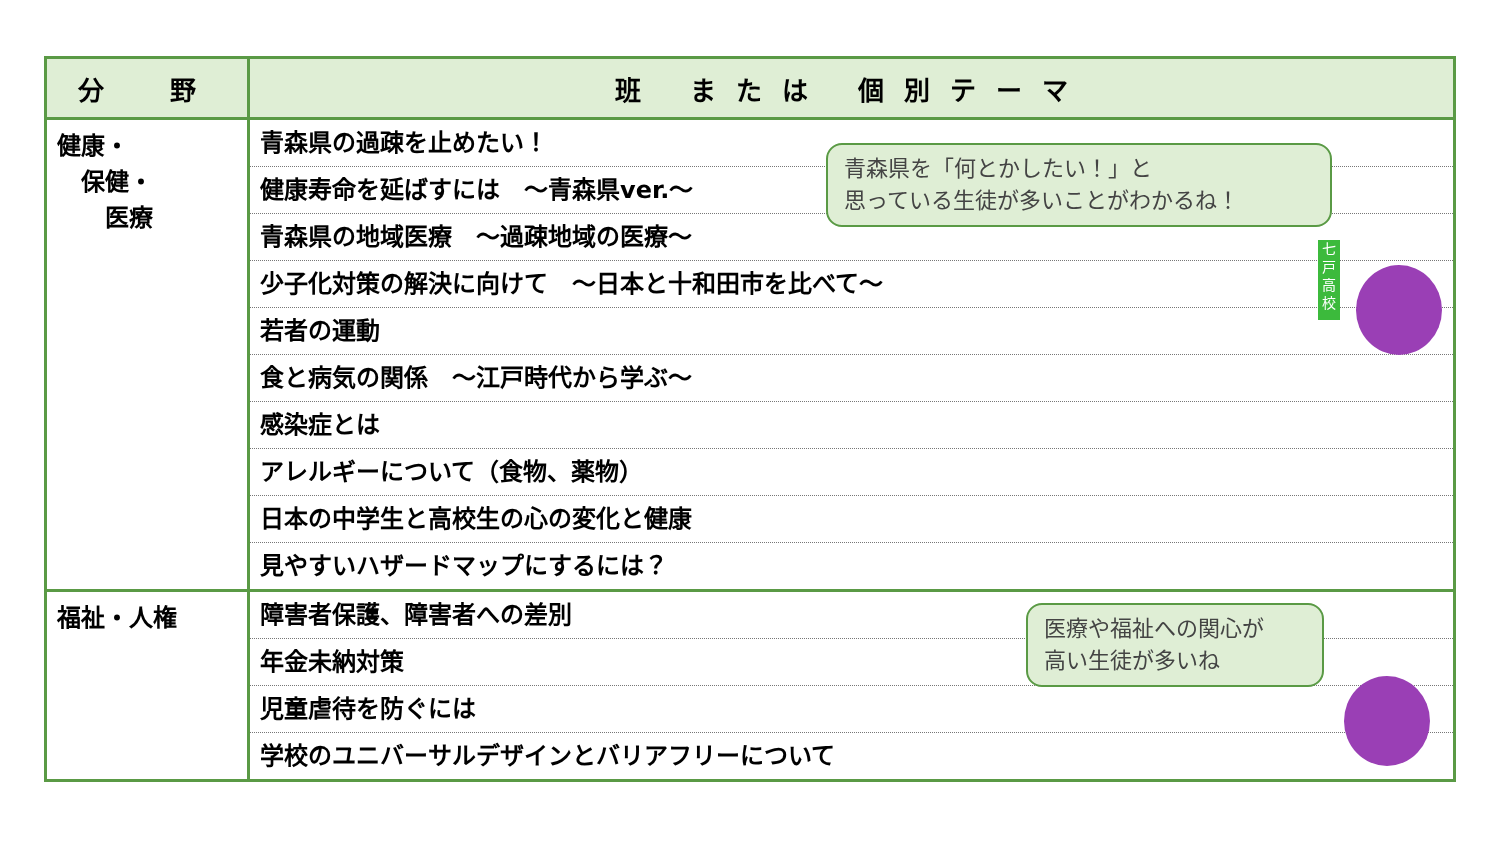| 分 野 | 班 または 個別テーマ |
| --- | --- |
| 健康・ 保健・ 医療 | 青森県の過疎を止めたい！ |
| | 健康寿命を延ばすには ～青森県ver.～ |
| | 青森県の地域医療 ～過疎地域の医療～ |
| | 少子化対策の解決に向けて ～日本と十和田市を比べて～ |
| | 若者の運動 |
| | 食と病気の関係 ～江戸時代から学ぶ～ |
| | 感染症とは |
| | アレルギーについて（食物、薬物） |
| | 日本の中学生と高校生の心の変化と健康 |
| | 見やすいハザードマップにするには？ |
| 福祉・人権 | 障害者保護、障害者への差別 |
| | 年金未納対策 |
| | 児童虐待を防ぐには |
| | 学校のユニバーサルデザインとバリアフリーについて |
青森県を「何とかしたい！」と
思っている生徒が多いことがわかるね！
医療や福祉への関心が
高い生徒が多いね
七戸高校